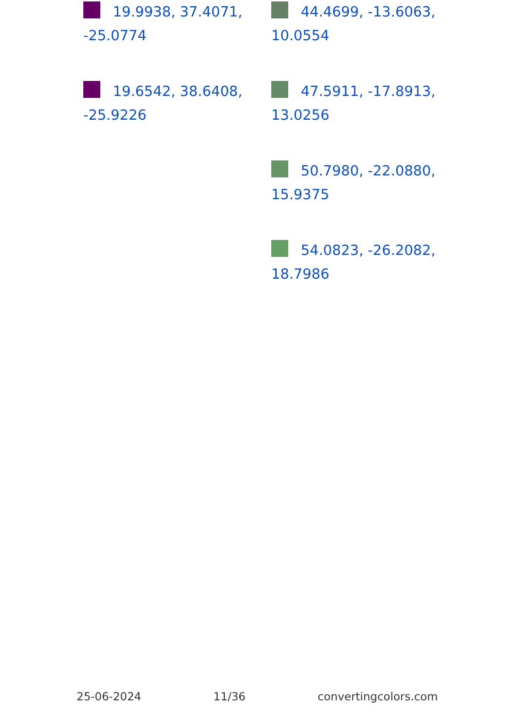19.9938, 37.4071, -25.0774
19.6542, 38.6408, -25.9226
44.4699, -13.6063, 10.0554
47.5911, -17.8913, 13.0256
50.7980, -22.0880, 15.9375
54.0823, -26.2082, 18.7986
25-06-2024 11/36 convertingcolors.com